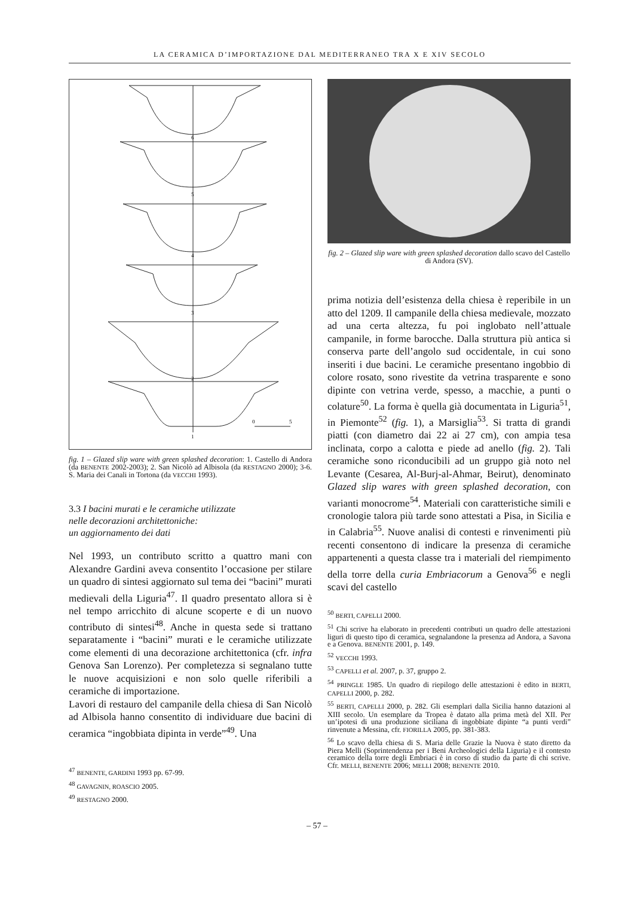LA CERAMICA D’IMPORTAZIONE DAL MEDITERRANEO TRA X E XIV SECOLO
6
5
4
3
2
1
0
5
fig. 1 – Glazed slip ware with green splashed decoration: 1. Castello di Andora (da BENENTE 2002-2003); 2. San Nicolò ad Albisola (da RESTAGNO 2000); 3-6. S. Maria dei Canali in Tortona (da VECCHI 1993).
3.3 I bacini murati e le ceramiche utilizzate
nelle decorazioni architettoniche:
un aggiornamento dei dati
Nel 1993, un contributo scritto a quattro mani con Alexandre Gardini aveva consentito l’occasione per stilare un quadro di sintesi aggiornato sul tema dei “bacini” murati medievali della Liguria<sup>47</sup>. Il quadro presentato allora si è nel tempo arricchito di alcune scoperte e di un nuovo contributo di sintesi<sup>48</sup>. Anche in questa sede si trattano separatamente i “bacini” murati e le ceramiche utilizzate come elementi di una decorazione architettonica (cfr. infra Genova San Lorenzo). Per completezza si segnalano tutte le nuove acquisizioni e non solo quelle riferibili a ceramiche di importazione.
Lavori di restauro del campanile della chiesa di San Nicolò ad Albisola hanno consentito di individuare due bacini di ceramica “ingobbiata dipinta in verde”<sup>49</sup>. Una
<sup>47</sup> BENENTE, GARDINI 1993 pp. 67-99.
<sup>48</sup> GAVAGNIN, ROASCIO 2005.
<sup>49</sup> RESTAGNO 2000.
fig. 2 – Glazed slip ware with green splashed decoration dallo scavo del Castello di Andora (SV).
prima notizia dell’esistenza della chiesa è reperibile in un atto del 1209. Il campanile della chiesa medievale, mozzato ad una certa altezza, fu poi inglobato nell’attuale campanile, in forme barocche. Dalla struttura più antica si conserva parte dell’angolo sud occidentale, in cui sono inseriti i due bacini. Le ceramiche presentano ingobbio di colore rosato, sono rivestite da vetrina trasparente e sono dipinte con vetrina verde, spesso, a macchie, a punti o colature<sup>50</sup>. La forma è quella già documentata in Liguria<sup>51</sup>, in Piemonte<sup>52</sup> (fig. 1), a Marsiglia<sup>53</sup>. Si tratta di grandi piatti (con diametro dai 22 ai 27 cm), con ampia tesa inclinata, corpo a calotta e piede ad anello (fig. 2). Tali ceramiche sono riconducibili ad un gruppo già noto nel Levante (Cesarea, Al-Burj-al-Ahmar, Beirut), denominato Glazed slip wares with green splashed decoration, con varianti monocrome<sup>54</sup>. Materiali con caratteristiche simili e cronologie talora più tarde sono attestati a Pisa, in Sicilia e in Calabria<sup>55</sup>. Nuove analisi di contesti e rinvenimenti più recenti consentono di indicare la presenza di ceramiche appartenenti a questa classe tra i materiali del riempimento della torre della curia Embriacorum a Genova<sup>56</sup> e negli scavi del castello
<sup>50</sup> BERTI, CAPELLI 2000.
<sup>51</sup> Chi scrive ha elaborato in precedenti contributi un quadro delle attestazioni liguri di questo tipo di ceramica, segnalandone la presenza ad Andora, a Savona e a Genova. BENENTE 2001, p. 149.
<sup>52</sup> VECCHI 1993.
<sup>53</sup> CAPELLI et al. 2007, p. 37, gruppo 2.
<sup>54</sup> PRINGLE 1985. Un quadro di riepilogo delle attestazioni è edito in BERTI, CAPELLI 2000, p. 282.
<sup>55</sup> BERTI, CAPELLI 2000, p. 282. Gli esemplari dalla Sicilia hanno datazioni al XIII secolo. Un esemplare da Tropea è datato alla prima metà del XII. Per un’ipotesi di una produzione siciliana di ingobbiate dipinte “a punti verdi” rinvenute a Messina, cfr. FIORILLA 2005, pp. 381-383.
<sup>56</sup> Lo scavo della chiesa di S. Maria delle Grazie la Nuova è stato diretto da Piera Melli (Soprintendenza per i Beni Archeologici della Liguria) e il contesto ceramico della torre degli Embriaci è in corso di studio da parte di chi scrive. Cfr. MELLI, BENENTE 2006; MELLI 2008; BENENTE 2010.
– 57 –